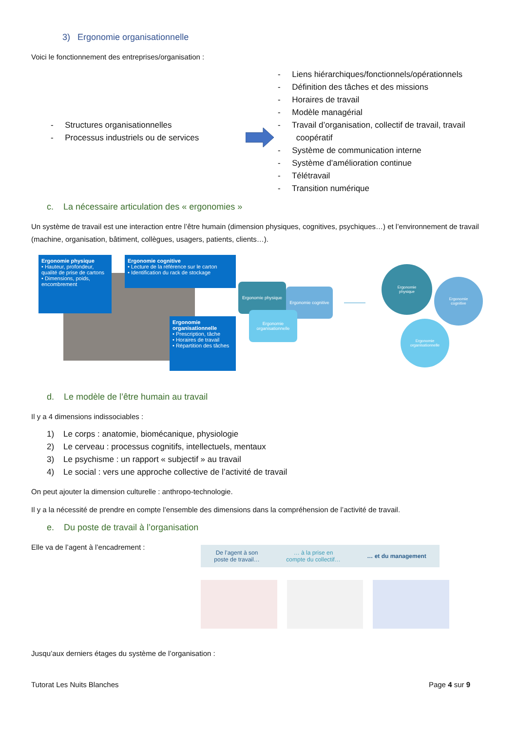3) Ergonomie organisationnelle
Voici le fonctionnement des entreprises/organisation :
- Structures organisationnelles
- Processus industriels ou de services
- Liens hiérarchiques/fonctionnels/opérationnels
- Définition des tâches et des missions
- Horaires de travail
- Modèle managérial
- Travail d’organisation, collectif de travail, travail
coopératif
- Système de communication interne
- Système d’amélioration continue
- Télétravail
- Transition numérique
c. La nécessaire articulation des « ergonomies »
Un système de travail est une interaction entre l’être humain (dimension physiques, cognitives, psychiques…) et l’environnement de travail (machine, organisation, bâtiment, collègues, usagers, patients, clients…).
Ergonomie physique
• Hauteur, profondeur, qualité de prise de cartons
• Dimensions, poids, encombrement
Ergonomie cognitive
• Lecture de la référence sur le carton
• Identification du rack de stockage
Ergonomie organisationnelle
• Prescription, tâche
• Horaires de travail
• Répartition des tâches
Ergonomie physique
Ergonomie cognitive
Ergonomie organisationnelle
Ergonomie
physique
Ergonomie
cognitive
Ergonomie
organisationnelle
d. Le modèle de l’être humain au travail
Il y a 4 dimensions indissociables :
1) Le corps : anatomie, biomécanique, physiologie
2) Le cerveau : processus cognitifs, intellectuels, mentaux
3) Le psychisme : un rapport « subjectif » au travail
4) Le social : vers une approche collective de l’activité de travail
On peut ajouter la dimension culturelle : anthropo-technologie.
Il y a la nécessité de prendre en compte l’ensemble des dimensions dans la compréhension de l’activité de travail.
e. Du poste de travail à l’organisation
Elle va de l’agent à l’encadrement :
De l’agent à son
poste de travail… … à la prise en
compte du collectif… … et du management
Jusqu’aux derniers étages du système de l’organisation :
Tutorat Les Nuits Blanches Page 4 sur 9